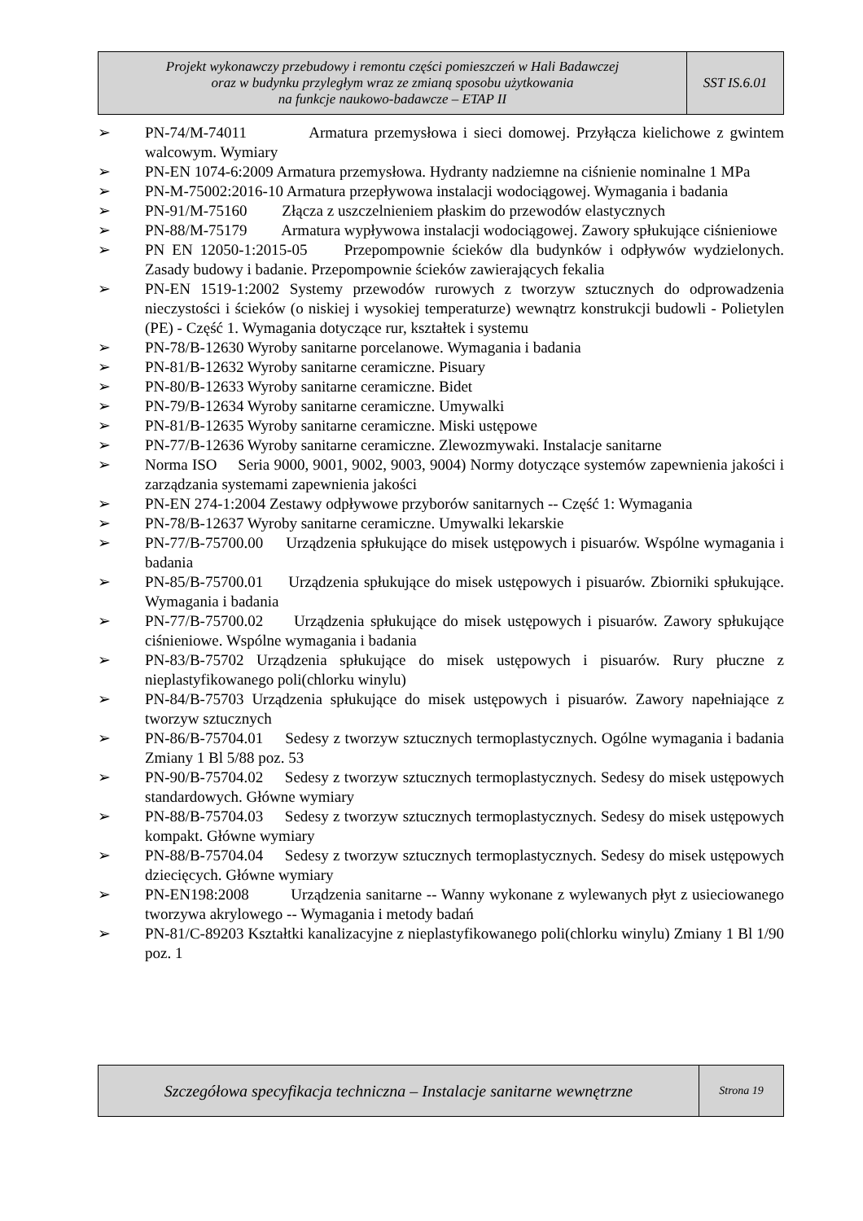| Projekt wykonawczy przebudowy i remontu części pomieszczeń w Hali Badawczej oraz w budynku przyległym wraz ze zmianą sposobu użytkowania na funkcje naukowo-badawcze – ETAP II | SST IS.6.01 |
➢ PN-74/M-74011 Armatura przemysłowa i sieci domowej. Przyłącza kielichowe z gwintem walcowym. Wymiary
➢ PN-EN 1074-6:2009 Armatura przemysłowa. Hydranty nadziemne na ciśnienie nominalne 1 MPa
➢ PN-M-75002:2016-10 Armatura przepływowa instalacji wodociągowej. Wymagania i badania
➢ PN-91/M-75160 Złącza z uszczelnieniem płaskim do przewodów elastycznych
➢ PN-88/M-75179 Armatura wypływowa instalacji wodociągowej. Zawory spłukujące ciśnieniowe
➢ PN EN 12050-1:2015-05 Przepompownie ścieków dla budynków i odpływów wydzielonych. Zasady budowy i badanie. Przepompownie ścieków zawierających fekalia
➢ PN-EN 1519-1:2002 Systemy przewodów rurowych z tworzyw sztucznych do odprowadzenia nieczystości i ścieków (o niskiej i wysokiej temperaturze) wewnątrz konstrukcji budowli - Polietylen (PE) - Część 1. Wymagania dotyczące rur, kształtek i systemu
➢ PN-78/B-12630 Wyroby sanitarne porcelanowe. Wymagania i badania
➢ PN-81/B-12632 Wyroby sanitarne ceramiczne. Pisuary
➢ PN-80/B-12633 Wyroby sanitarne ceramiczne. Bidet
➢ PN-79/B-12634 Wyroby sanitarne ceramiczne. Umywalki
➢ PN-81/B-12635 Wyroby sanitarne ceramiczne. Miski ustępowe
➢ PN-77/B-12636 Wyroby sanitarne ceramiczne. Zlewozmywaki. Instalacje sanitarne
➢ Norma ISO Seria 9000, 9001, 9002, 9003, 9004) Normy dotyczące systemów zapewnienia jakości i zarządzania systemami zapewnienia jakości
➢ PN-EN 274-1:2004 Zestawy odpływowe przyborów sanitarnych -- Część 1: Wymagania
➢ PN-78/B-12637 Wyroby sanitarne ceramiczne. Umywalki lekarskie
➢ PN-77/B-75700.00 Urządzenia spłukujące do misek ustępowych i pisuarów. Wspólne wymagania i badania
➢ PN-85/B-75700.01 Urządzenia spłukujące do misek ustępowych i pisuarów. Zbiorniki spłukujące. Wymagania i badania
➢ PN-77/B-75700.02 Urządzenia spłukujące do misek ustępowych i pisuarów. Zawory spłukujące ciśnieniowe. Wspólne wymagania i badania
➢ PN-83/B-75702 Urządzenia spłukujące do misek ustępowych i pisuarów. Rury płuczne z nieplastyfikowanego poli(chlorku winylu)
➢ PN-84/B-75703 Urządzenia spłukujące do misek ustępowych i pisuarów. Zawory napełniające z tworzyw sztucznych
➢ PN-86/B-75704.01 Sedesy z tworzyw sztucznych termoplastycznych. Ogólne wymagania i badania Zmiany 1 Bl 5/88 poz. 53
➢ PN-90/B-75704.02 Sedesy z tworzyw sztucznych termoplastycznych. Sedesy do misek ustępowych standardowych. Główne wymiary
➢ PN-88/B-75704.03 Sedesy z tworzyw sztucznych termoplastycznych. Sedesy do misek ustępowych kompakt. Główne wymiary
➢ PN-88/B-75704.04 Sedesy z tworzyw sztucznych termoplastycznych. Sedesy do misek ustępowych dziecięcych. Główne wymiary
➢ PN-EN198:2008 Urządzenia sanitarne -- Wanny wykonane z wylewanych płyt z usieciowanego tworzywa akrylowego -- Wymagania i metody badań
➢ PN-81/C-89203 Kształtki kanalizacyjne z nieplastyfikowanego poli(chlorku winylu) Zmiany 1 Bl 1/90 poz. 1
| Szczegółowa specyfikacja techniczna – Instalacje sanitarne wewnętrzne | Strona 19 |